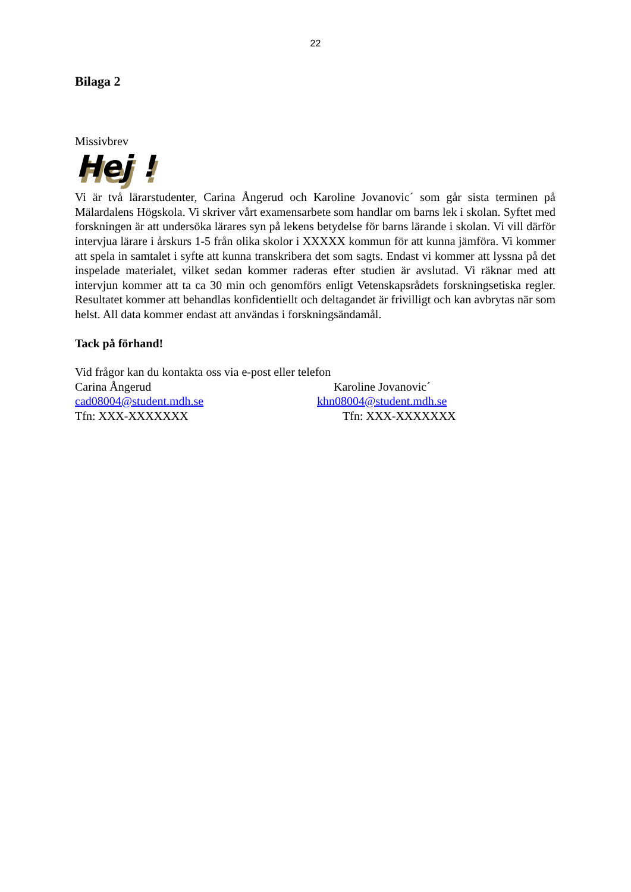22
Bilaga 2
Missivbrev
Hej !
Vi är två lärarstudenter, Carina Ångerud och Karoline Jovanovic´ som går sista terminen på Mälardalens Högskola. Vi skriver vårt examensarbete som handlar om barns lek i skolan. Syftet med forskningen är att undersöka lärares syn på lekens betydelse för barns lärande i skolan. Vi vill därför intervjua lärare i årskurs 1-5 från olika skolor i XXXXX kommun för att kunna jämföra. Vi kommer att spela in samtalet i syfte att kunna transkribera det som sagts. Endast vi kommer att lyssna på det inspelade materialet, vilket sedan kommer raderas efter studien är avslutad. Vi räknar med att intervjun kommer att ta ca 30 min och genomförs enligt Vetenskapsrådets forskningsetiska regler. Resultatet kommer att behandlas konfidentiellt och deltagandet är frivilligt och kan avbrytas när som helst. All data kommer endast att användas i forskningsändamål.
Tack på förhand!
Vid frågor kan du kontakta oss via e-post eller telefon
Carina Ångerud Karoline Jovanovic´
cad08004@student.mdh.se khn08004@student.mdh.se
Tfn: XXX-XXXXXXX Tfn: XXX-XXXXXXX